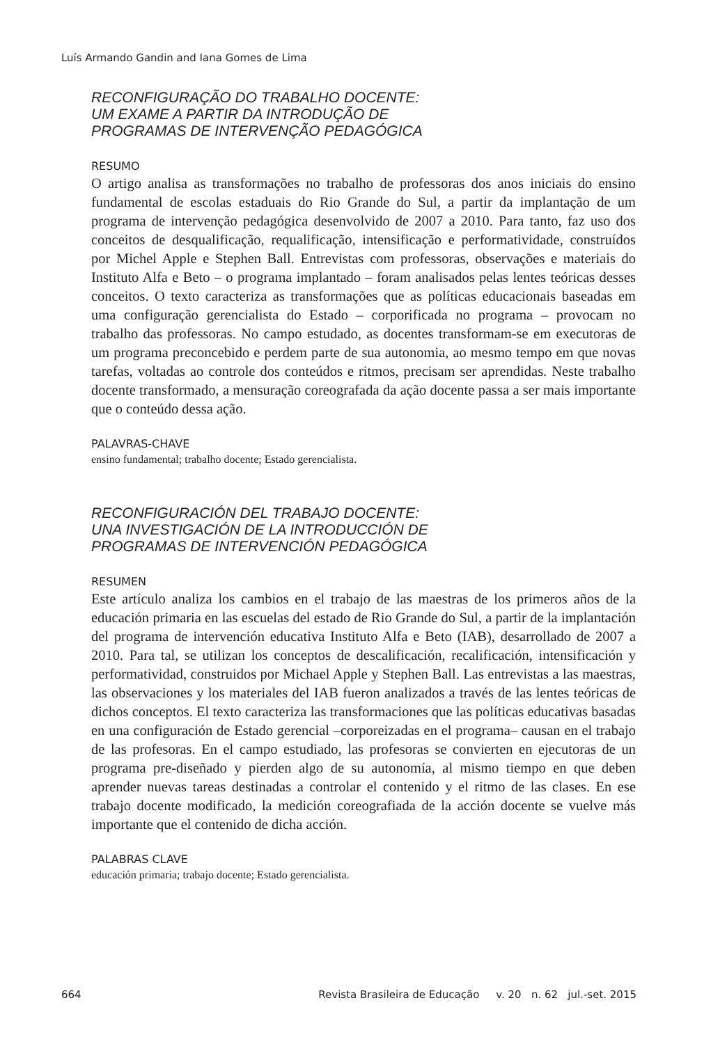Luís Armando Gandin and Iana Gomes de Lima
RECONFIGURAÇÃO DO TRABALHO DOCENTE:
UM EXAME A PARTIR DA INTRODUÇÃO DE
PROGRAMAS DE INTERVENÇÃO PEDAGÓGICA
RESUMO
O artigo analisa as transformações no trabalho de professoras dos anos iniciais do ensino fundamental de escolas estaduais do Rio Grande do Sul, a partir da implantação de um programa de intervenção pedagógica desenvolvido de 2007 a 2010. Para tanto, faz uso dos conceitos de desqualificação, requalificação, intensificação e performatividade, construídos por Michel Apple e Stephen Ball. Entrevistas com professoras, observações e materiais do Instituto Alfa e Beto – o programa implantado – foram analisados pelas lentes teóricas desses conceitos. O texto caracteriza as transformações que as políticas educacionais baseadas em uma configuração gerencialista do Estado – corporificada no programa – provocam no trabalho das professoras. No campo estudado, as docentes transformam-se em executoras de um programa preconcebido e perdem parte de sua autonomia, ao mesmo tempo em que novas tarefas, voltadas ao controle dos conteúdos e ritmos, precisam ser aprendidas. Neste trabalho docente transformado, a mensuração coreografada da ação docente passa a ser mais importante que o conteúdo dessa ação.
PALAVRAS-CHAVE
ensino fundamental; trabalho docente; Estado gerencialista.
RECONFIGURACIÓN DEL TRABAJO DOCENTE:
UNA INVESTIGACIÓN DE LA INTRODUCCIÓN DE
PROGRAMAS DE INTERVENCIÓN PEDAGÓGICA
RESUMEN
Este artículo analiza los cambios en el trabajo de las maestras de los primeros años de la educación primaria en las escuelas del estado de Rio Grande do Sul, a partir de la implantación del programa de intervención educativa Instituto Alfa e Beto (IAB), desarrollado de 2007 a 2010. Para tal, se utilizan los conceptos de descalificación, recalificación, intensificación y performatividad, construidos por Michael Apple y Stephen Ball. Las entrevistas a las maestras, las observaciones y los materiales del IAB fueron analizados a través de las lentes teóricas de dichos conceptos. El texto caracteriza las transformaciones que las políticas educativas basadas en una configuración de Estado gerencial –corporeizadas en el programa– causan en el trabajo de las profesoras. En el campo estudiado, las profesoras se convierten en ejecutoras de un programa pre-diseñado y pierden algo de su autonomía, al mismo tiempo en que deben aprender nuevas tareas destinadas a controlar el contenido y el ritmo de las clases. En ese trabajo docente modificado, la medición coreografiada de la acción docente se vuelve más importante que el contenido de dicha acción.
PALABRAS CLAVE
educación primaria; trabajo docente; Estado gerencialista.
664 Revista Brasileira de Educação v. 20 n. 62 jul.-set. 2015